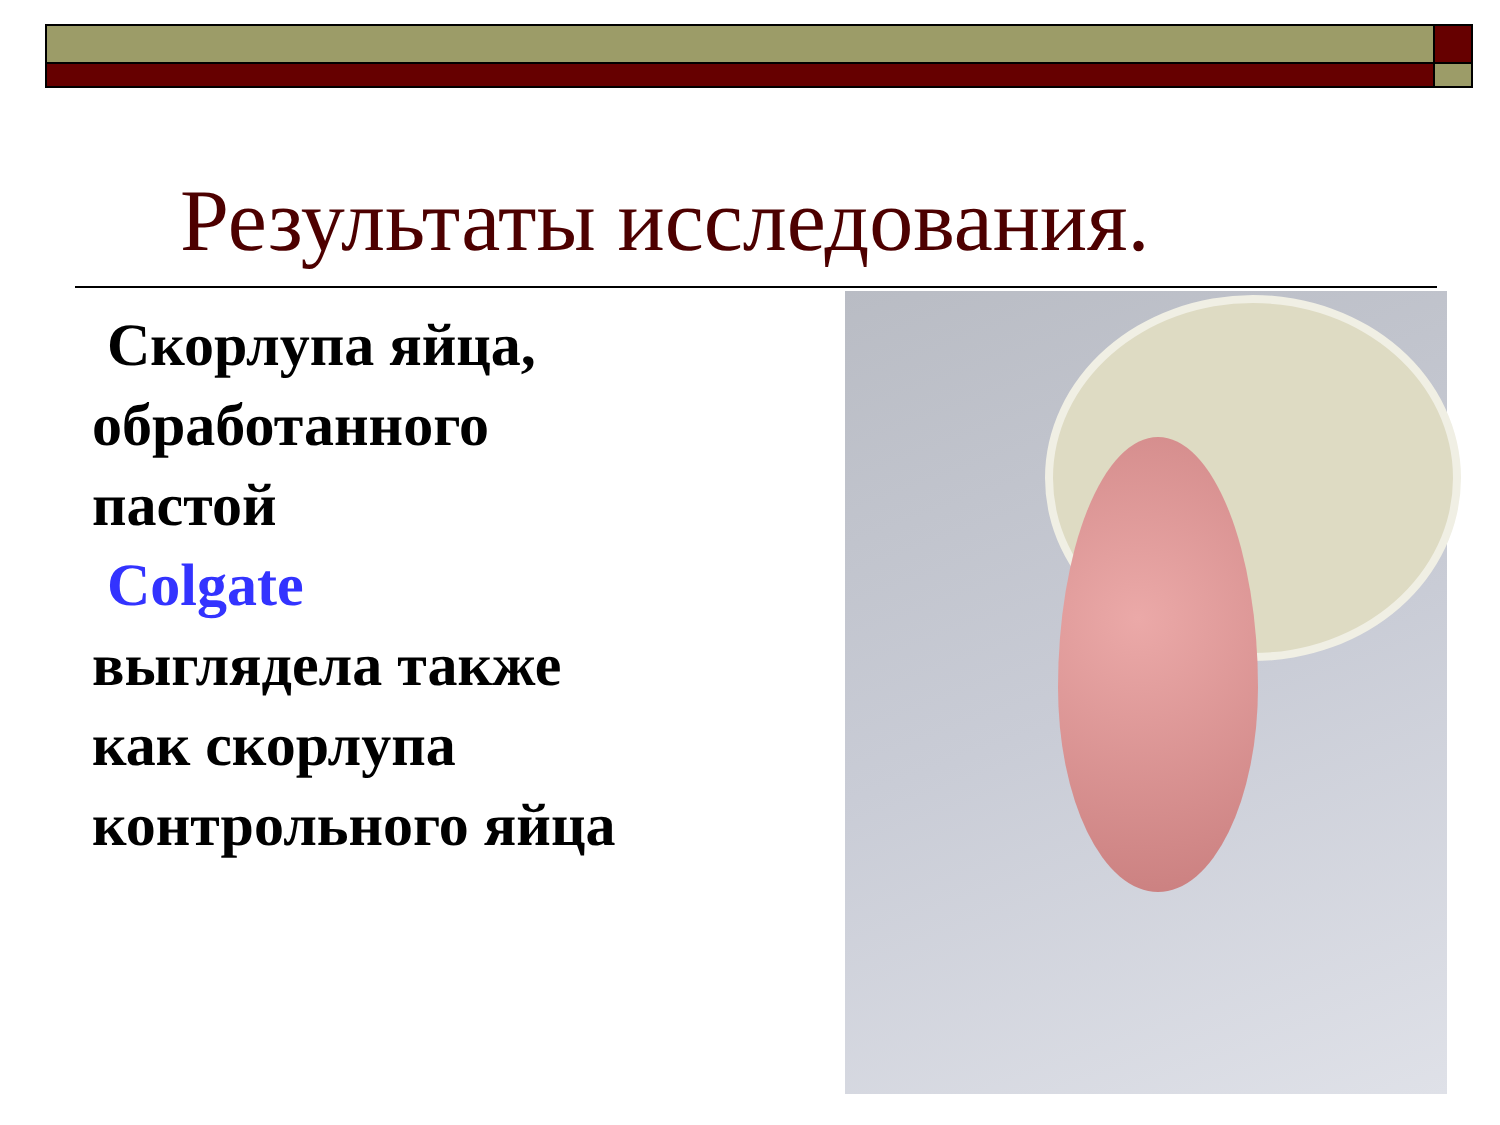Результаты исследования.
Скорлупа яйца, обработанного пастой
Colgate
выглядела также как скорлупа контрольного яйца